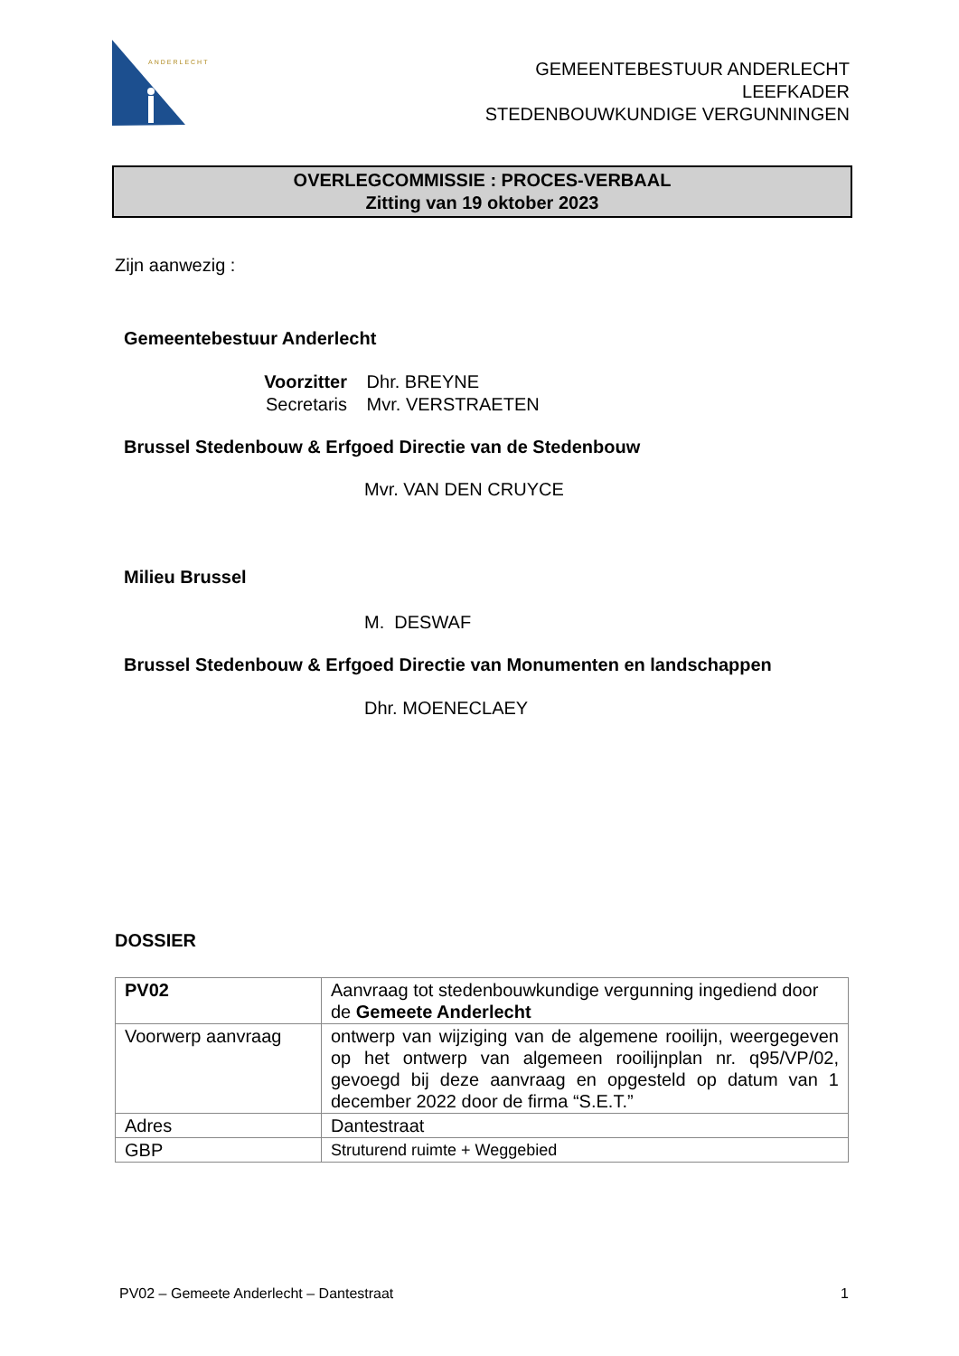ANDERLECHT
GEMEENTEBESTUUR ANDERLECHT
LEEFKADER
STEDENBOUWKUNDIGE VERGUNNINGEN
OVERLEGCOMMISSIE : PROCES-VERBAAL
Zitting van 19 oktober 2023
Zijn aanwezig :
Gemeentebestuur Anderlecht
Voorzitter Dhr. BREYNE
Secretaris Mvr. VERSTRAETEN
Brussel Stedenbouw & Erfgoed Directie van de Stedenbouw
Mvr. VAN DEN CRUYCE
Milieu Brussel
M. DESWAF
Brussel Stedenbouw & Erfgoed Directie van Monumenten en landschappen
Dhr. MOENECLAEY
DOSSIER
| PV02 | Aanvraag tot stedenbouwkundige vergunning ingediend door de Gemeete Anderlecht |
| Voorwerp aanvraag | ontwerp van wijziging van de algemene rooilijn, weergegeven op het ontwerp van algemeen rooilijnplan nr. q95/VP/02, gevoegd bij deze aanvraag en opgesteld op datum van 1 december 2022 door de firma “S.E.T.” |
| Adres | Dantestraat |
| GBP | Struturend ruimte + Weggebied |
PV02 – Gemeete Anderlecht – Dantestraat
1